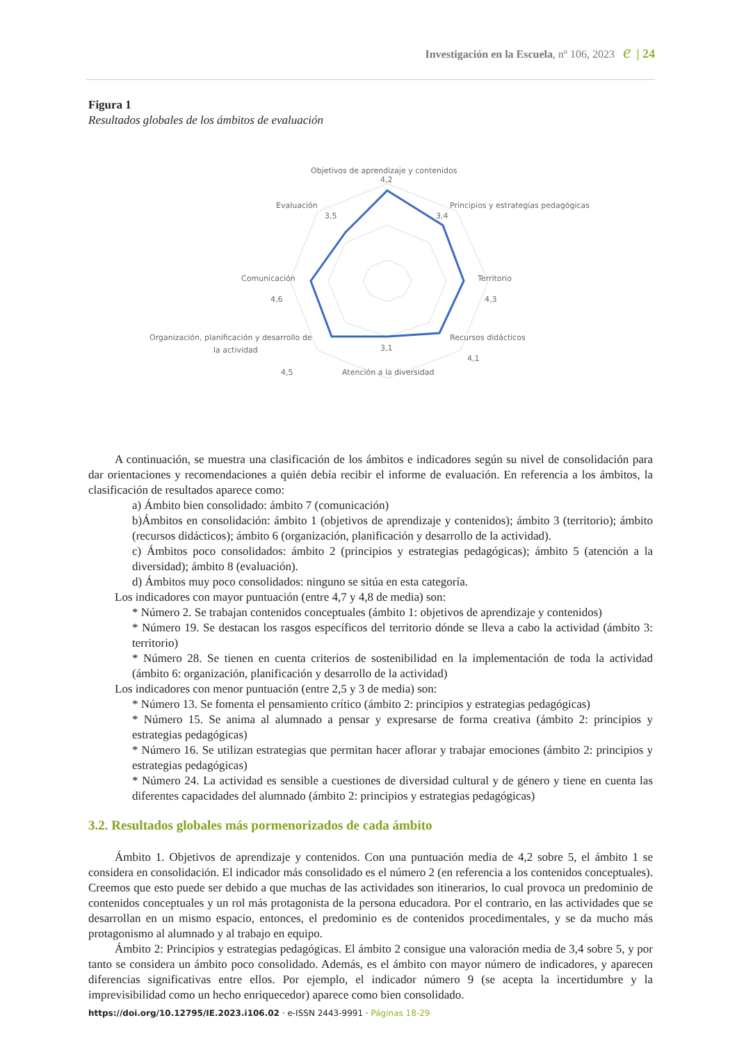Investigación en la Escuela, nº 106, 2023 e | 24
Figura 1
Resultados globales de los ámbitos de evaluación
Objetivos de aprendizaje y contenidos
4,2
Evaluación
3,5
Principios y estrategias pedagógicas
3,4
Comunicación
4,6
Territorio
4,3
Organización, planificación y desarrollo de
la actividad
3,1
Recursos didácticos
4,1
4,5
Atención a la diversidad
A continuación, se muestra una clasificación de los ámbitos e indicadores según su nivel de consolidación para dar orientaciones y recomendaciones a quién debía recibir el informe de evaluación. En referencia a los ámbitos, la clasificación de resultados aparece como:
a) Ámbito bien consolidado: ámbito 7 (comunicación)
b)Ámbitos en consolidación: ámbito 1 (objetivos de aprendizaje y contenidos); ámbito 3 (territorio); ámbito (recursos didácticos); ámbito 6 (organización, planificación y desarrollo de la actividad).
c) Ámbitos poco consolidados: ámbito 2 (principios y estrategias pedagógicas); ámbito 5 (atención a la diversidad); ámbito 8 (evaluación).
d) Ámbitos muy poco consolidados: ninguno se sitúa en esta categoría.
Los indicadores con mayor puntuación (entre 4,7 y 4,8 de media) son:
* Número 2. Se trabajan contenidos conceptuales (ámbito 1: objetivos de aprendizaje y contenidos)
* Número 19. Se destacan los rasgos específicos del territorio dónde se lleva a cabo la actividad (ámbito 3: territorio)
* Número 28. Se tienen en cuenta criterios de sostenibilidad en la implementación de toda la actividad (ámbito 6: organización, planificación y desarrollo de la actividad)
Los indicadores con menor puntuación (entre 2,5 y 3 de media) son:
* Número 13. Se fomenta el pensamiento crítico (ámbito 2: principios y estrategias pedagógicas)
* Número 15. Se anima al alumnado a pensar y expresarse de forma creativa (ámbito 2: principios y estrategias pedagógicas)
* Número 16. Se utilizan estrategias que permitan hacer aflorar y trabajar emociones (ámbito 2: principios y estrategias pedagógicas)
* Número 24. La actividad es sensible a cuestiones de diversidad cultural y de género y tiene en cuenta las diferentes capacidades del alumnado (ámbito 2: principios y estrategias pedagógicas)
3.2. Resultados globales más pormenorizados de cada ámbito
Ámbito 1. Objetivos de aprendizaje y contenidos. Con una puntuación media de 4,2 sobre 5, el ámbito 1 se considera en consolidación. El indicador más consolidado es el número 2 (en referencia a los contenidos conceptuales). Creemos que esto puede ser debido a que muchas de las actividades son itinerarios, lo cual provoca un predominio de contenidos conceptuales y un rol más protagonista de la persona educadora. Por el contrario, en las actividades que se desarrollan en un mismo espacio, entonces, el predominio es de contenidos procedimentales, y se da mucho más protagonismo al alumnado y al trabajo en equipo.
Ámbito 2: Principios y estrategias pedagógicas. El ámbito 2 consigue una valoración media de 3,4 sobre 5, y por tanto se considera un ámbito poco consolidado. Además, es el ámbito con mayor número de indicadores, y aparecen diferencias significativas entre ellos. Por ejemplo, el indicador número 9 (se acepta la incertidumbre y la imprevisibilidad como un hecho enriquecedor) aparece como bien consolidado.
https://doi.org/10.12795/IE.2023.i106.02 · e-ISSN 2443-9991 · Páginas 18-29